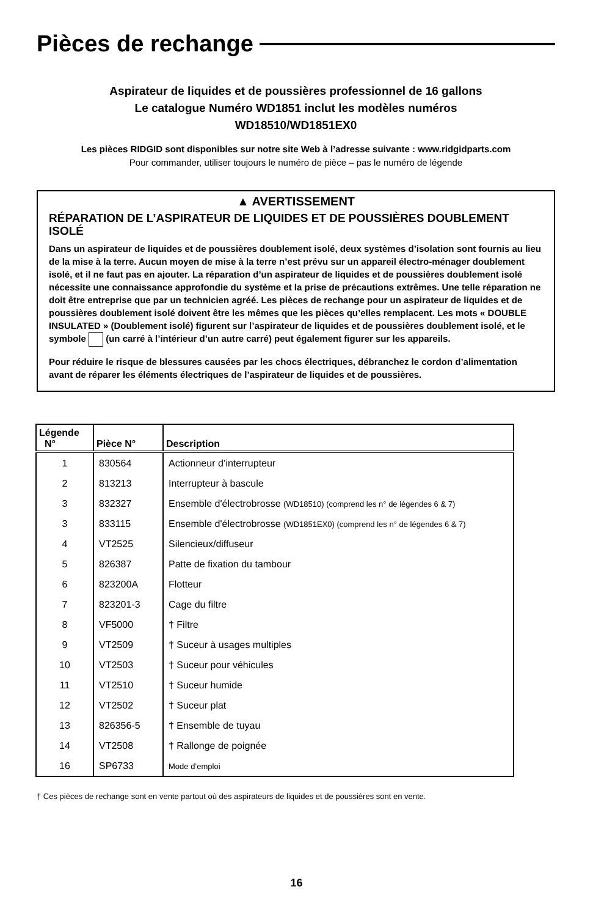Pièces de rechange
Aspirateur de liquides et de poussières professionnel de 16 gallons
Le catalogue Numéro WD1851 inclut les modèles numéros
WD18510/WD1851EX0
Les pièces RIDGID sont disponibles sur notre site Web à l’adresse suivante : www.ridgidparts.com
Pour commander, utiliser toujours le numéro de pièce – pas le numéro de légende
▲ AVERTISSEMENT
RÉPARATION DE L’ASPIRATEUR DE LIQUIDES ET DE POUSSIÈRES DOUBLEMENT ISOLÉ
Dans un aspirateur de liquides et de poussières doublement isolé, deux systèmes d’isolation sont fournis au lieu de la mise à la terre. Aucun moyen de mise à la terre n’est prévu sur un appareil électro-ménager doublement isolé, et il ne faut pas en ajouter. La réparation d’un aspirateur de liquides et de poussières doublement isolé nécessite une connaissance approfondie du système et la prise de précautions extrêmes. Une telle réparation ne doit être entreprise que par un technicien agréé. Les pièces de rechange pour un aspirateur de liquides et de poussières doublement isolé doivent être les mêmes que les pièces qu’elles remplacent. Les mots « DOUBLE INSULATED » (Doublement isolé) figurent sur l’aspirateur de liquides et de poussières doublement isolé, et le symbole (un carré à l’intérieur d’un autre carré) peut également figurer sur les appareils.
Pour réduire le risque de blessures causées par les chocs électriques, débranchez le cordon d’alimentation avant de réparer les éléments électriques de l’aspirateur de liquides et de poussières.
| Légende N° | Pièce N° | Description |
| --- | --- | --- |
| 1 | 830564 | Actionneur d’interrupteur |
| 2 | 813213 | Interrupteur à bascule |
| 3 | 832327 | Ensemble d'électrobrosse (WD18510) (comprend les n° de légendes 6 & 7) |
| 3 | 833115 | Ensemble d'électrobrosse (WD1851EX0) (comprend les n° de légendes 6 & 7) |
| 4 | VT2525 | Silencieux/diffuseur |
| 5 | 826387 | Patte de fixation du tambour |
| 6 | 823200A | Flotteur |
| 7 | 823201-3 | Cage du filtre |
| 8 | VF5000 | † Filtre |
| 9 | VT2509 | † Suceur à usages multiples |
| 10 | VT2503 | † Suceur pour véhicules |
| 11 | VT2510 | † Suceur humide |
| 12 | VT2502 | † Suceur plat |
| 13 | 826356-5 | † Ensemble de tuyau |
| 14 | VT2508 | † Rallonge de poignée |
| 16 | SP6733 | Mode d’emploi |
† Ces pièces de rechange sont en vente partout où des aspirateurs de liquides et de poussières sont en vente.
16